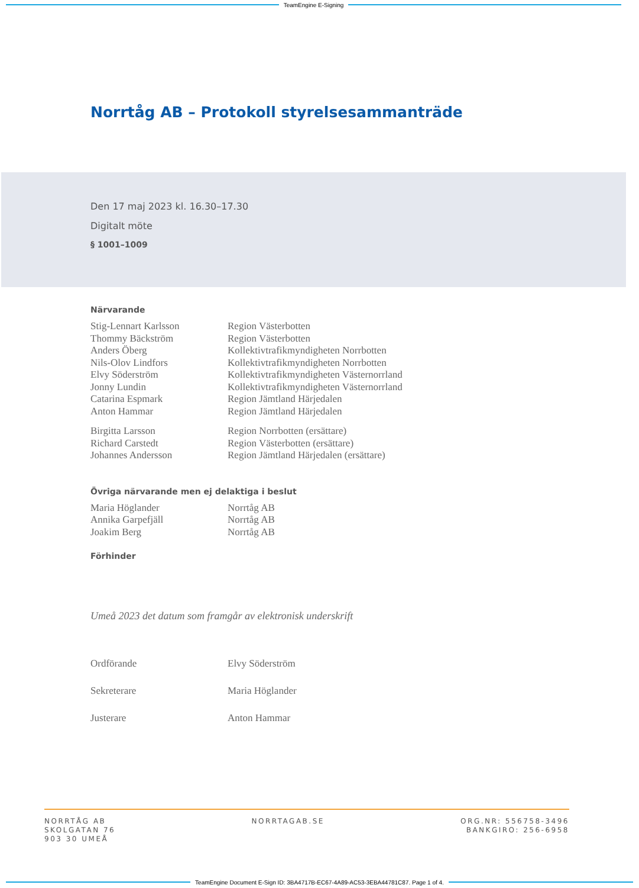TeamEngine E-Signing
Norrtåg AB – Protokoll styrelsesammanträde
Den 17 maj 2023 kl. 16.30–17.30
Digitalt möte
§ 1001–1009
Närvarande
| Stig-Lennart Karlsson | Region Västerbotten |
| Thommy Bäckström | Region Västerbotten |
| Anders Öberg | Kollektivtrafikmyndigheten Norrbotten |
| Nils-Olov Lindfors | Kollektivtrafikmyndigheten Norrbotten |
| Elvy Söderström | Kollektivtrafikmyndigheten Västernorrland |
| Jonny Lundin | Kollektivtrafikmyndigheten Västernorrland |
| Catarina Espmark | Region Jämtland Härjedalen |
| Anton Hammar | Region Jämtland Härjedalen |
| Birgitta Larsson | Region Norrbotten (ersättare) |
| Richard Carstedt | Region Västerbotten (ersättare) |
| Johannes Andersson | Region Jämtland Härjedalen (ersättare) |
Övriga närvarande men ej delaktiga i beslut
| Maria Höglander | Norrtåg AB |
| Annika Garpefjäll | Norrtåg AB |
| Joakim Berg | Norrtåg AB |
Förhinder
Umeå 2023 det datum som framgår av elektronisk underskrift
| Ordförande | Elvy Söderström |
| Sekreterare | Maria Höglander |
| Justerare | Anton Hammar |
NORRTÅG AB
SKOLGATAN 76
903 30 UMEÅ
NORRTAGAB.SE ORG.NR: 556758-3496
BANKGIRO: 256-6958
TeamEngine Document E-Sign ID: 3BA4717B-EC67-4A89-AC53-3EBA44781C87. Page 1 of 4.